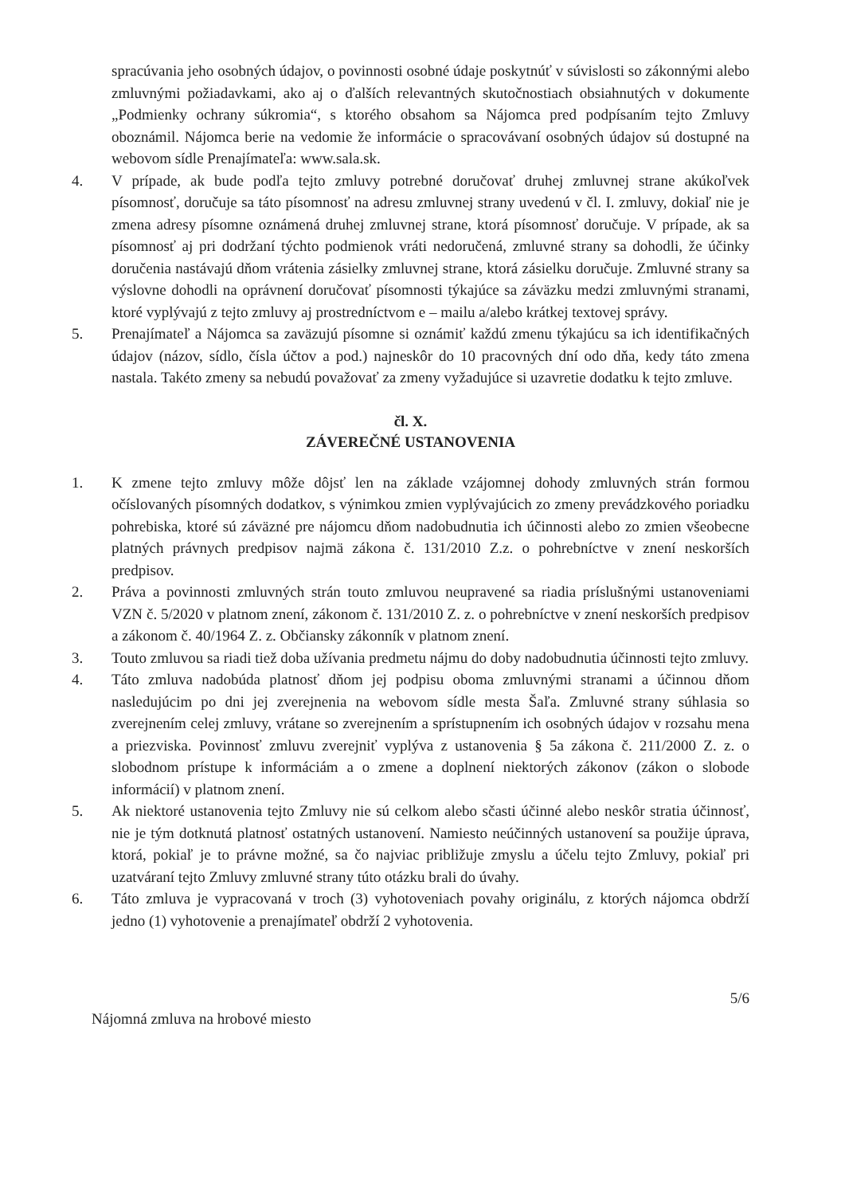spracúvania jeho osobných údajov, o povinnosti osobné údaje poskytnúť v súvislosti so zákonnými alebo zmluvnými požiadavkami, ako aj o ďalších relevantných skutočnostiach obsiahnutých v dokumente „Podmienky ochrany súkromia“, s ktorého obsahom sa Nájomca pred podpísaním tejto Zmluvy oboznámil. Nájomca berie na vedomie že informácie o spracovávaní osobných údajov sú dostupné na webovom sídle Prenajímateľa: www.sala.sk.
4. V prípade, ak bude podľa tejto zmluvy potrebné doručovať druhej zmluvnej strane akúkoľvek písomnosť, doručuje sa táto písomnosť na adresu zmluvnej strany uvedenú v čl. I. zmluvy, dokiaľ nie je zmena adresy písomne oznámená druhej zmluvnej strane, ktorá písomnosť doručuje. V prípade, ak sa písomnosť aj pri dodržaní týchto podmienok vráti nedoručená, zmluvné strany sa dohodli, že účinky doručenia nastávajú dňom vrátenia zásielky zmluvnej strane, ktorá zásielku doručuje. Zmluvné strany sa výslovne dohodli na oprávnení doručovať písomnosti týkajúce sa záväzku medzi zmluvnými stranami, ktoré vyplývajú z tejto zmluvy aj prostredníctvom e – mailu a/alebo krátkej textovej správy.
5. Prenajímateľ a Nájomca sa zaväzujú písomne si oznámiť každú zmenu týkajúcu sa ich identifikačných údajov (názov, sídlo, čísla účtov a pod.) najneskôr do 10 pracovných dní odo dňa, kedy táto zmena nastala. Takéto zmeny sa nebudú považovať za zmeny vyžadujúce si uzavretie dodatku k tejto zmluve.
čl. X.
ZÁVEREČNÉ USTANOVENIA
1. K zmene tejto zmluvy môže dôjsť len na základe vzájomnej dohody zmluvných strán formou očíslovaných písomných dodatkov, s výnimkou zmien vyplývajúcich zo zmeny prevádzkového poriadku pohrebiska, ktoré sú záväzné pre nájomcu dňom nadobudnutia ich účinnosti alebo zo zmien všeobecne platných právnych predpisov najmä zákona č. 131/2010 Z.z. o pohrebníctve v znení neskorších predpisov.
2. Práva a povinnosti zmluvných strán touto zmluvou neupravené sa riadia príslušnými ustanoveniami VZN č. 5/2020 v platnom znení, zákonom č. 131/2010 Z. z. o pohrebníctve v znení neskorších predpisov a zákonom č. 40/1964 Z. z. Občiansky zákonník v platnom znení.
3. Touto zmluvou sa riadi tiež doba užívania predmetu nájmu do doby nadobudnutia účinnosti tejto zmluvy.
4. Táto zmluva nadobúda platnosť dňom jej podpisu oboma zmluvnými stranami a účinnou dňom nasledujúcim po dni jej zverejnenia na webovom sídle mesta Šaľa. Zmluvné strany súhlasia so zverejnením celej zmluvy, vrátane so zverejnením a sprístupnením ich osobných údajov v rozsahu mena a priezviska. Povinnosť zmluvu zverejniť vyplýva z ustanovenia § 5a zákona č. 211/2000 Z. z. o slobodnom prístupe k informáciám a o zmene a doplnení niektorých zákonov (zákon o slobode informácií) v platnom znení.
5. Ak niektoré ustanovenia tejto Zmluvy nie sú celkom alebo sčasti účinné alebo neskôr stratia účinnosť, nie je tým dotknutá platnosť ostatných ustanovení. Namiesto neúčinných ustanovení sa použije úprava, ktorá, pokiaľ je to právne možné, sa čo najviac približuje zmyslu a účelu tejto Zmluvy, pokiaľ pri uzatváraní tejto Zmluvy zmluvné strany túto otázku brali do úvahy.
6. Táto zmluva je vypracovaná v troch (3) vyhotoveniach povahy originálu, z ktorých nájomca obdrží jedno (1) vyhotovenie a prenajímateľ obdrží 2 vyhotovenia.
Nájomná zmluva na hrobové miesto
5/6